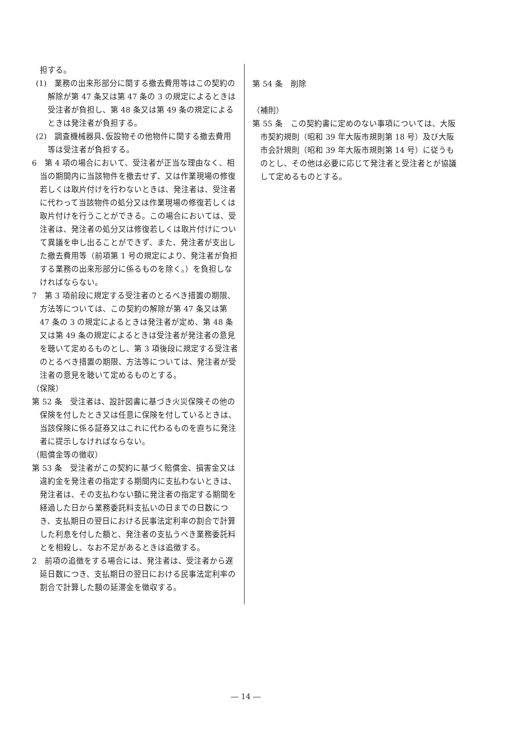担する。
(1)　業務の出来形部分に関する撤去費用等はこの契約の解除が第 47 条又は第 47 条の 3 の規定によるときは受注者が負担し、第 48 条又は第 49 条の規定によるときは発注者が負担する。
(2)　調査機械器具､仮設物その他物件に関する撤去費用等は受注者が負担する。
6　第 4 項の場合において、受注者が正当な理由なく、相当の期間内に当該物件を撤去せず、又は作業現場の修復若しくは取片付けを行わないときは、発注者は、受注者に代わって当該物件の処分又は作業現場の修復若しくは取片付けを行うことができる。この場合においては、受注者は、発注者の処分又は修復若しくは取片付けについて異議を申し出ることができず、また、発注者が支出した撤去費用等（前項第 1 号の規定により、発注者が負担する業務の出来形部分に係るものを除く。）を負担しなければならない。
7　第 3 項前段に規定する受注者のとるべき措置の期限、方法等については、この契約の解除が第 47 条又は第 47 条の 3 の規定によるときは発注者が定め、第 48 条又は第 49 条の規定によるときは受注者が発注者の意見を聴いて定めるものとし、第 3 項後段に規定する受注者のとるべき措置の期限、方法等については、発注者が受注者の意見を聴いて定めるものとする。
（保険）
第 52 条　受注者は、設計図書に基づき火災保険その他の保険を付したとき又は任意に保険を付しているときは、当該保険に係る証券又はこれに代わるものを直ちに発注者に提示しなければならない。
（賠償金等の徴収）
第 53 条　受注者がこの契約に基づく賠償金、損害金又は違約金を発注者の指定する期間内に支払わないときは、発注者は、その支払わない額に発注者の指定する期間を経過した日から業務委託料支払いの日までの日数につき、支払期日の翌日における民事法定利率の割合で計算した利息を付した額と、発注者の支払うべき業務委託料とを相殺し、なお不足があるときは追徴する。
2　前項の追徴をする場合には、発注者は、受注者から遅延日数につき、支払期日の翌日における民事法定利率の割合で計算した額の延滞金を徴収する。
第 54 条　削除
（補則）
第 55 条　この契約書に定めのない事項については、大阪市契約規則（昭和 39 年大阪市規則第 18 号）及び大阪市会計規則（昭和 39 年大阪市規則第 14 号）に従うものとし、その他は必要に応じて発注者と受注者とが協議して定めるものとする。
― 14 ―